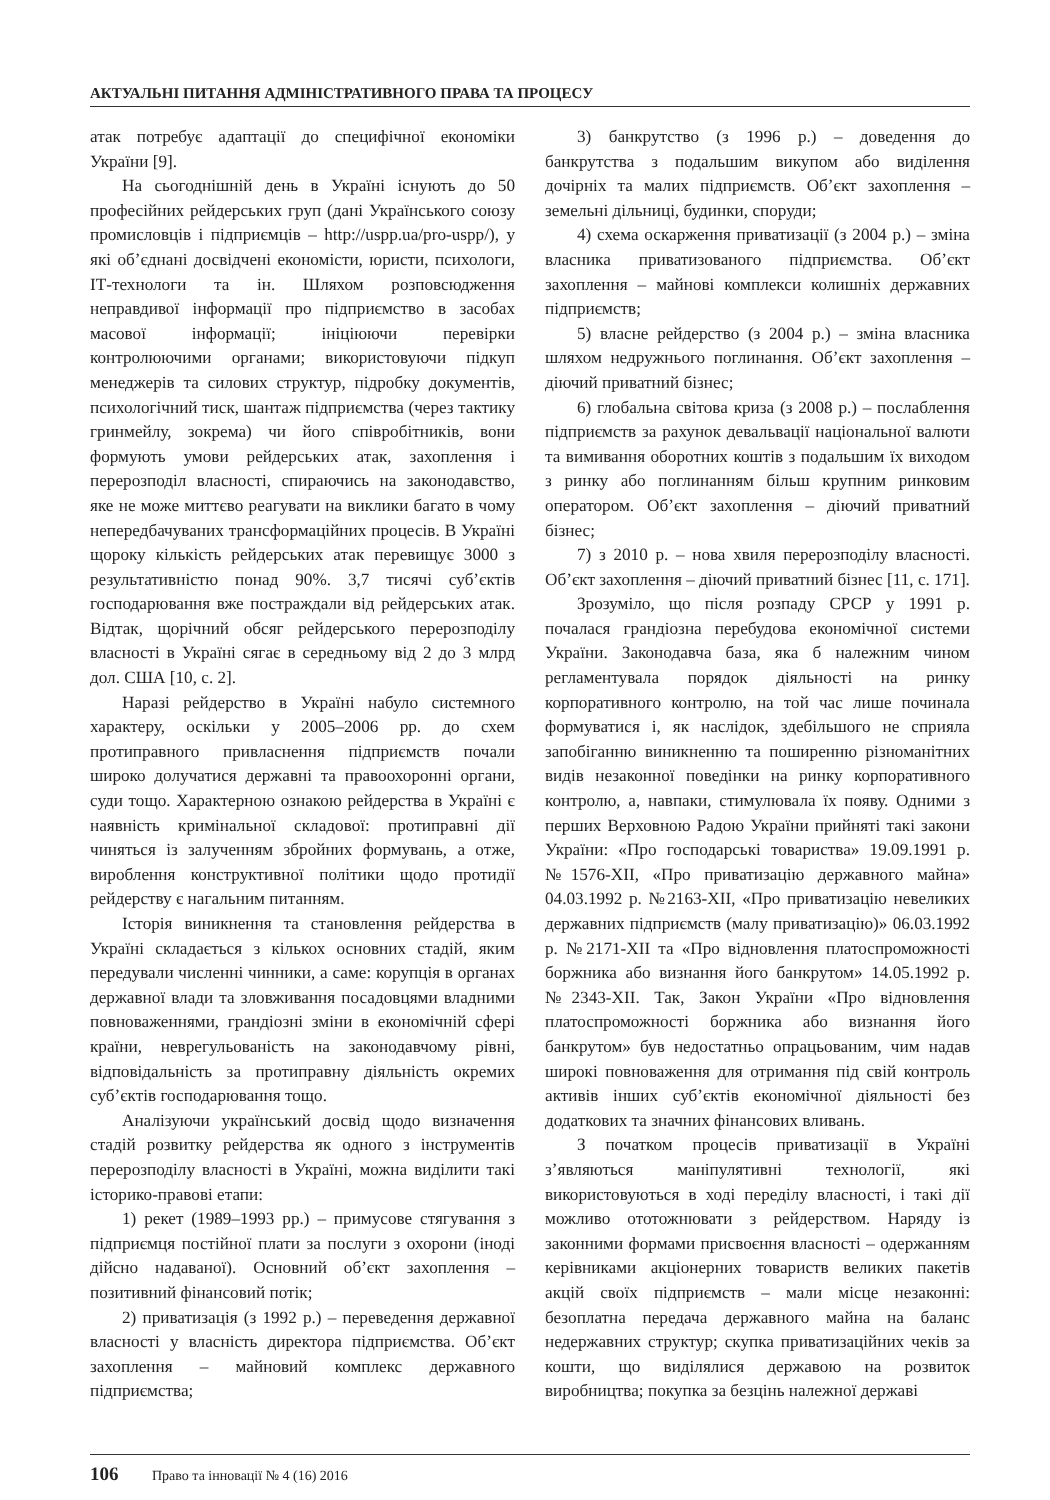АКТУАЛЬНІ ПИТАННЯ АДМІНІСТРАТИВНОГО ПРАВА ТА ПРОЦЕСУ
атак потребує адаптації до специфічної економіки України [9].
На сьогоднішній день в Україні існують до 50 професійних рейдерських груп (дані Українського союзу промисловців і підприємців – http://uspp.ua/pro-uspp/), у які об’єднані досвідчені економісти, юристи, психологи, ІТ-технологи та ін. Шляхом розповсюдження неправдивої інформації про підприємство в засобах масової інформації; ініціюючи перевірки контролюючими органами; використовуючи підкуп менеджерів та силових структур, підробку документів, психологічний тиск, шантаж підприємства (через тактику гринмейлу, зокрема) чи його співробітників, вони формують умови рейдерських атак, захоплення і перерозподіл власності, спираючись на законодавство, яке не може миттєво реагувати на виклики багато в чому непередбачуваних трансформаційних процесів. В Україні щороку кількість рейдерських атак перевищує 3000 з результативністю понад 90%. 3,7 тисячі суб’єктів господарювання вже постраждали від рейдерських атак. Відтак, щорічний обсяг рейдерського перерозподілу власності в Україні сягає в середньому від 2 до 3 млрд дол. США [10, с. 2].
Наразі рейдерство в Україні набуло системного характеру, оскільки у 2005–2006 рр. до схем протиправного привласнення підприємств почали широко долучатися державні та правоохоронні органи, суди тощо. Характерною ознакою рейдерства в Україні є наявність кримінальної складової: протиправні дії чиняться із залученням збройних формувань, а отже, вироблення конструктивної політики щодо протидії рейдерству є нагальним питанням.
Історія виникнення та становлення рейдерства в Україні складається з кількох основних стадій, яким передували численні чинники, а саме: корупція в органах державної влади та зловживання посадовцями владними повноваженнями, грандіозні зміни в економічній сфері країни, неврегульованість на законодавчому рівні, відповідальність за протиправну діяльність окремих суб’єктів господарювання тощо.
Аналізуючи український досвід щодо визначення стадій розвитку рейдерства як одного з інструментів перерозподілу власності в Україні, можна виділити такі історико-правові етапи:
1) рекет (1989–1993 рр.) – примусове стягування з підприємця постійної плати за послуги з охорони (іноді дійсно надаваної). Основний об’єкт захоплення – позитивний фінансовий потік;
2) приватизація (з 1992 р.) – переведення державної власності у власність директора підприємства. Об’єкт захоплення – майновий комплекс державного підприємства;
3) банкрутство (з 1996 р.) – доведення до банкрутства з подальшим викупом або виділення дочірніх та малих підприємств. Об’єкт захоплення – земельні дільниці, будинки, споруди;
4) схема оскарження приватизації (з 2004 р.) – зміна власника приватизованого підприємства. Об’єкт захоплення – майнові комплекси колишніх державних підприємств;
5) власне рейдерство (з 2004 р.) – зміна власника шляхом недружнього поглинання. Об’єкт захоплення – діючий приватний бізнес;
6) глобальна світова криза (з 2008 р.) – послаблення підприємств за рахунок девальвації національної валюти та вимивання оборотних коштів з подальшим їх виходом з ринку або поглинанням більш крупним ринковим оператором. Об’єкт захоплення – діючий приватний бізнес;
7) з 2010 р. – нова хвиля перерозподілу власності. Об’єкт захоплення – діючий приватний бізнес [11, с. 171].
Зрозуміло, що після розпаду СРСР у 1991 р. почалася грандіозна перебудова економічної системи України. Законодавча база, яка б належним чином регламентувала порядок діяльності на ринку корпоративного контролю, на той час лише починала формуватися і, як наслідок, здебільшого не сприяла запобіганню виникненню та поширенню різноманітних видів незаконної поведінки на ринку корпоративного контролю, а, навпаки, стимулювала їх появу. Одними з перших Верховною Радою України прийняті такі закони України: «Про господарські товариства» 19.09.1991 р. №1576-XII, «Про приватизацію державного майна» 04.03.1992 р. №2163-XII, «Про приватизацію невеликих державних підприємств (малу приватизацію)» 06.03.1992 р. №2171-XII та «Про відновлення платоспроможності боржника або визнання його банкрутом» 14.05.1992 р. №2343-XII. Так, Закон України «Про відновлення платоспроможності боржника або визнання його банкрутом» був недостатньо опрацьованим, чим надав широкі повноваження для отримання під свій контроль активів інших суб’єктів економічної діяльності без додаткових та значних фінансових вливань.
З початком процесів приватизації в Україні з’являються маніпулятивні технології, які використовуються в ході переділу власності, і такі дії можливо ототожнювати з рейдерством. Наряду із законними формами присвоєння власності – одержанням керівниками акціонерних товариств великих пакетів акцій своїх підприємств – мали місце незаконні: безоплатна передача державного майна на баланс недержавних структур; скупка приватизаційних чеків за кошти, що виділялися державою на розвиток виробництва; покупка за безцінь належної державі
106 Право та інновації № 4 (16) 2016